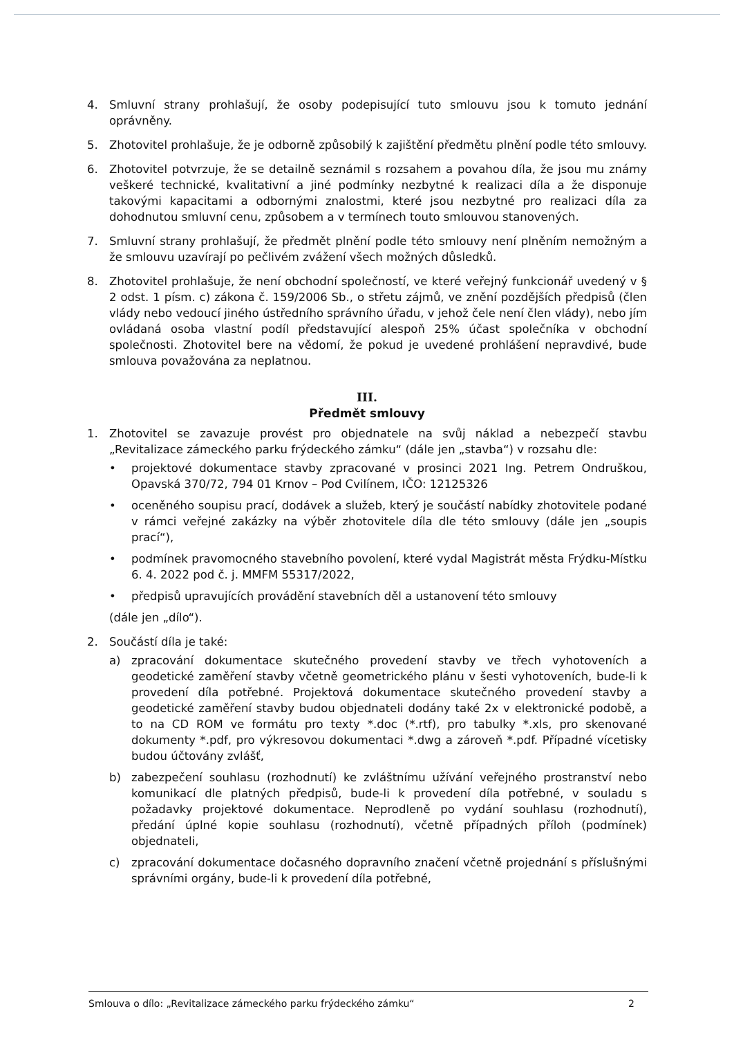4. Smluvní strany prohlašují, že osoby podepisující tuto smlouvu jsou k tomuto jednání oprávněny.
5. Zhotovitel prohlašuje, že je odborně způsobilý k zajištění předmětu plnění podle této smlouvy.
6. Zhotovitel potvrzuje, že se detailně seznámil s rozsahem a povahou díla, že jsou mu známy veškeré technické, kvalitativní a jiné podmínky nezbytné k realizaci díla a že disponuje takovými kapacitami a odbornými znalostmi, které jsou nezbytné pro realizaci díla za dohodnutou smluvní cenu, způsobem a v termínech touto smlouvou stanovených.
7. Smluvní strany prohlašují, že předmět plnění podle této smlouvy není plněním nemožným a že smlouvu uzavírají po pečlivém zvážení všech možných důsledků.
8. Zhotovitel prohlašuje, že není obchodní společností, ve které veřejný funkcionář uvedený v § 2 odst. 1 písm. c) zákona č. 159/2006 Sb., o střetu zájmů, ve znění pozdějších předpisů (člen vlády nebo vedoucí jiného ústředního správního úřadu, v jehož čele není člen vlády), nebo jím ovládaná osoba vlastní podíl představující alespoň 25% účast společníka v obchodní společnosti. Zhotovitel bere na vědomí, že pokud je uvedené prohlášení nepravdivé, bude smlouva považována za neplatnou.
III.
Předmět smlouvy
1. Zhotovitel se zavazuje provést pro objednatele na svůj náklad a nebezpečí stavbu „Revitalizace zámeckého parku frýdeckého zámku“ (dále jen „stavba“) v rozsahu dle:
• projektové dokumentace stavby zpracované v prosinci 2021 Ing. Petrem Ondruškou, Opavská 370/72, 794 01 Krnov – Pod Cvilínem, IČO: 12125326
• oceněného soupisu prací, dodávek a služeb, který je součástí nabídky zhotovitele podané v rámci veřejné zakázky na výběr zhotovitele díla dle této smlouvy (dále jen „soupis prací“),
• podmínek pravomocného stavebního povolení, které vydal Magistrát města Frýdku-Místku 6. 4. 2022 pod č. j. MMFM 55317/2022,
• předpisů upravujících provádění stavebních děl a ustanovení této smlouvy
(dále jen „dílo“).
2. Součástí díla je také:
a) zpracování dokumentace skutečného provedení stavby ve třech vyhotoveních a geodetické zaměření stavby včetně geometrického plánu v šesti vyhotoveních, bude-li k provedení díla potřebné. Projektová dokumentace skutečného provedení stavby a geodetické zaměření stavby budou objednateli dodány také 2x v elektronické podobě, a to na CD ROM ve formátu pro texty *.doc (*.rtf), pro tabulky *.xls, pro skenované dokumenty *.pdf, pro výkresovou dokumentaci *.dwg a zároveň *.pdf. Případné vícetisky budou účtovány zvlášť,
b) zabezpečení souhlasu (rozhodnutí) ke zvláštnímu užívání veřejného prostranství nebo komunikací dle platných předpisů, bude-li k provedení díla potřebné, v souladu s požadavky projektové dokumentace. Neprodleně po vydání souhlasu (rozhodnutí), předání úplné kopie souhlasu (rozhodnutí), včetně případných příloh (podmínek) objednateli,
c) zpracování dokumentace dočasného dopravního značení včetně projednání s příslušnými správními orgány, bude-li k provedení díla potřebné,
Smlouva o dílo: „Revitalizace zámeckého parku frýdeckého zámku“2